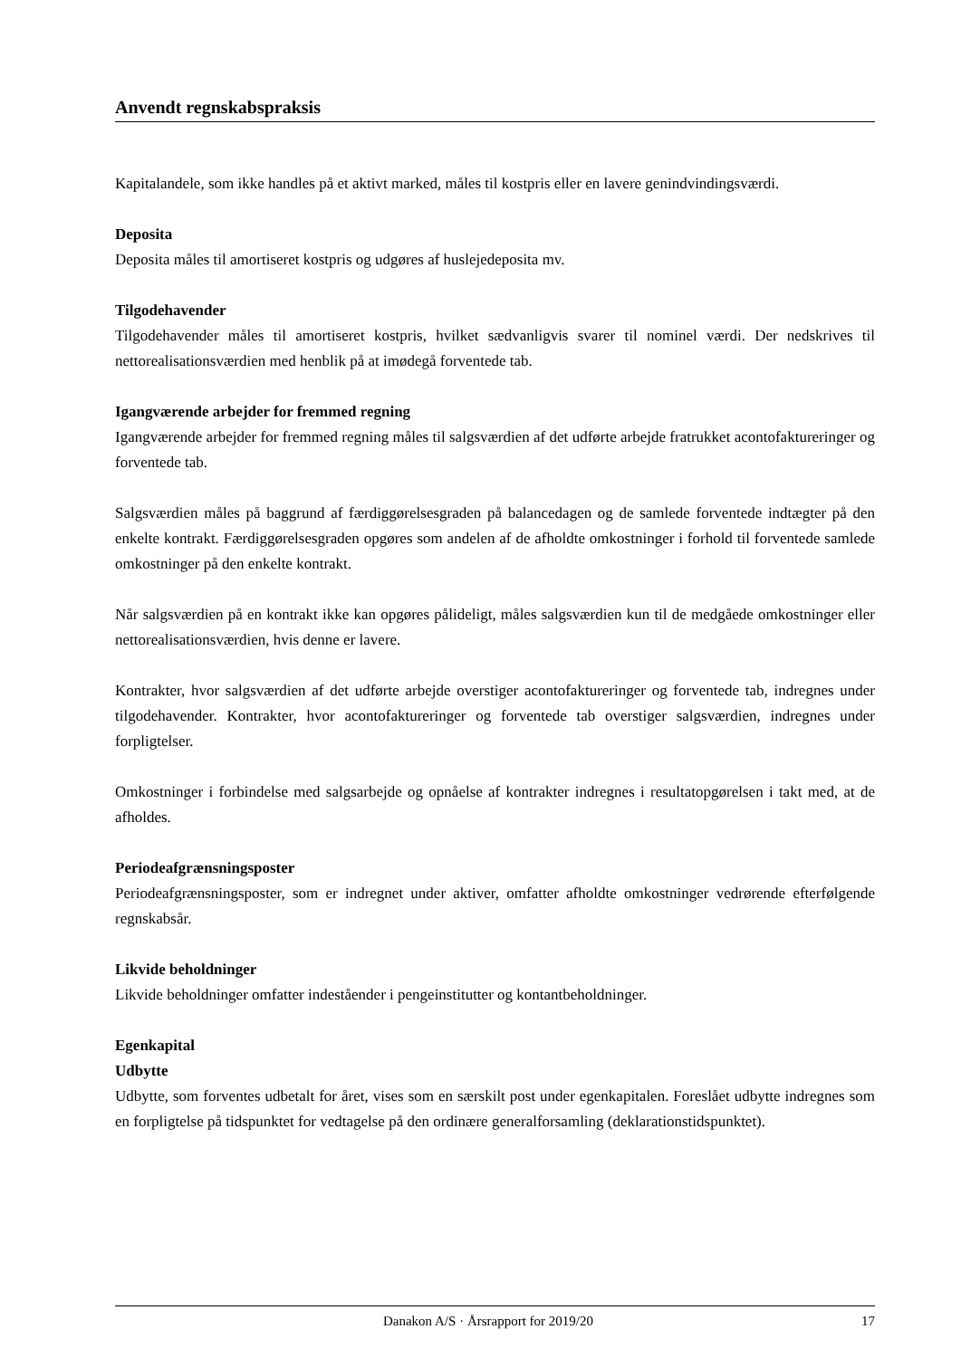Anvendt regnskabspraksis
Kapitalandele, som ikke handles på et aktivt marked, måles til kostpris eller en lavere genindvindingsværdi.
Deposita
Deposita måles til amortiseret kostpris og udgøres af huslejedeposita mv.
Tilgodehavender
Tilgodehavender måles til amortiseret kostpris, hvilket sædvanligvis svarer til nominel værdi. Der nedskrives til nettorealisationsværdien med henblik på at imødegå forventede tab.
Igangværende arbejder for fremmed regning
Igangværende arbejder for fremmed regning måles til salgsværdien af det udførte arbejde fratrukket acontofaktureringer og forventede tab.
Salgsværdien måles på baggrund af færdiggørelsesgraden på balancedagen og de samlede forventede indtægter på den enkelte kontrakt. Færdiggørelsesgraden opgøres som andelen af de afholdte omkostninger i forhold til forventede samlede omkostninger på den enkelte kontrakt.
Når salgsværdien på en kontrakt ikke kan opgøres pålideligt, måles salgsværdien kun til de medgåede omkostninger eller nettorealisationsværdien, hvis denne er lavere.
Kontrakter, hvor salgsværdien af det udførte arbejde overstiger acontofaktureringer og forventede tab, indregnes under tilgodehavender. Kontrakter, hvor acontofaktureringer og forventede tab overstiger salgsværdien, indregnes under forpligtelser.
Omkostninger i forbindelse med salgsarbejde og opnåelse af kontrakter indregnes i resultatopgørelsen i takt med, at de afholdes.
Periodeafgrænsningsposter
Periodeafgrænsningsposter, som er indregnet under aktiver, omfatter afholdte omkostninger vedrørende efterfølgende regnskabsår.
Likvide beholdninger
Likvide beholdninger omfatter indeståender i pengeinstitutter og kontantbeholdninger.
Egenkapital
Udbytte
Udbytte, som forventes udbetalt for året, vises som en særskilt post under egenkapitalen. Foreslået udbytte indregnes som en forpligtelse på tidspunktet for vedtagelse på den ordinære generalforsamling (deklarationstidspunktet).
Danakon A/S · Årsrapport for 2019/20 17